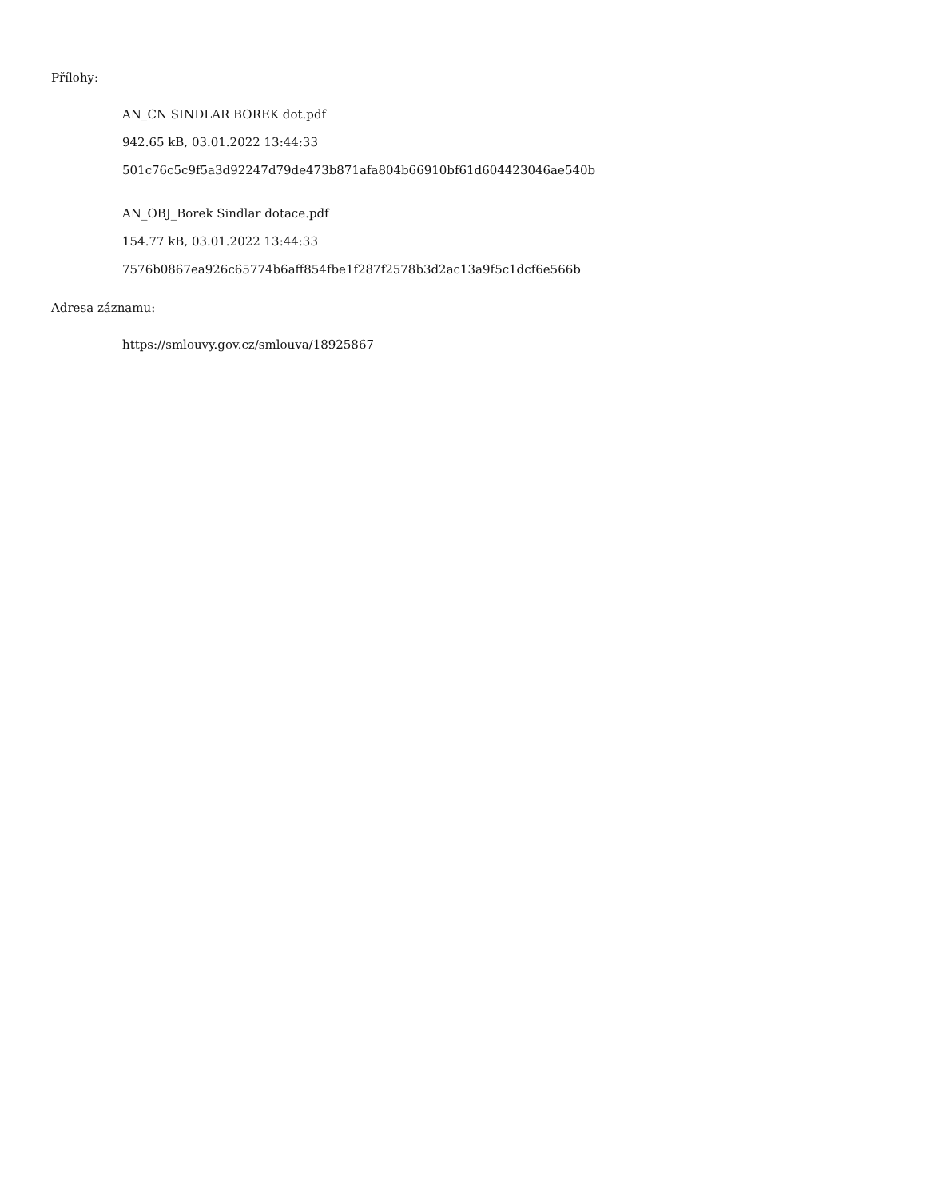Přílohy:
AN_CN SINDLAR BOREK dot.pdf
942.65 kB, 03.01.2022 13:44:33
501c76c5c9f5a3d92247d79de473b871afa804b66910bf61d604423046ae540b
AN_OBJ_Borek Sindlar dotace.pdf
154.77 kB, 03.01.2022 13:44:33
7576b0867ea926c65774b6aff854fbe1f287f2578b3d2ac13a9f5c1dcf6e566b
Adresa záznamu:
https://smlouvy.gov.cz/smlouva/18925867